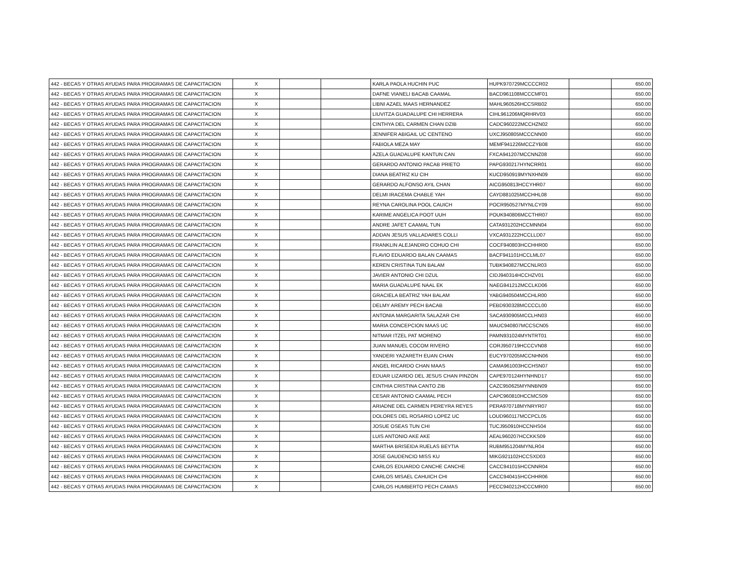| 442 - BECAS Y OTRAS AYUDAS PARA PROGRAMAS DE CAPACITACION | X | | | KARLA PAOLA HUCHIN PUC | HUPK970729MCCCCR02 | | 650.00 |
| 442 - BECAS Y OTRAS AYUDAS PARA PROGRAMAS DE CAPACITACION | X | | | DAFNE VIANELI BACAB CAAMAL | BACD961108MCCCMF01 | | 650.00 |
| 442 - BECAS Y OTRAS AYUDAS PARA PROGRAMAS DE CAPACITACION | X | | | LIBNI AZAEL MAAS HERNANDEZ | MAHL960526HCCSRB02 | | 650.00 |
| 442 - BECAS Y OTRAS AYUDAS PARA PROGRAMAS DE CAPACITACION | X | | | LIUVITZA GUADALUPE CHI HERRERA | CIHL961206MQRHRV03 | | 650.00 |
| 442 - BECAS Y OTRAS AYUDAS PARA PROGRAMAS DE CAPACITACION | X | | | CINTHYA DEL CARMEN CHAN DZIB | CADC960222MCCHZN02 | | 650.00 |
| 442 - BECAS Y OTRAS AYUDAS PARA PROGRAMAS DE CAPACITACION | X | | | JENNIFER ABIGAIL UC CENTENO | UXCJ950805MCCCNN00 | | 650.00 |
| 442 - BECAS Y OTRAS AYUDAS PARA PROGRAMAS DE CAPACITACION | X | | | FABIOLA MEZA MAY | MEMF941226MCCZYB08 | | 650.00 |
| 442 - BECAS Y OTRAS AYUDAS PARA PROGRAMAS DE CAPACITACION | X | | | AZELA GUADALUPE KANTUN CAN | FXCA941207MCCNNZ08 | | 650.00 |
| 442 - BECAS Y OTRAS AYUDAS PARA PROGRAMAS DE CAPACITACION | X | | | GERARDO ANTONIO PACAB PRIETO | PAPG930217HYNCRR01 | | 650.00 |
| 442 - BECAS Y OTRAS AYUDAS PARA PROGRAMAS DE CAPACITACION | X | | | DIANA BEATRIZ KU CIH | KUCD950919MYNXHN09 | | 650.00 |
| 442 - BECAS Y OTRAS AYUDAS PARA PROGRAMAS DE CAPACITACION | X | | | GERARDO ALFONSO AYIL CHAN | AICG950813HCCYHR07 | | 650.00 |
| 442 - BECAS Y OTRAS AYUDAS PARA PROGRAMAS DE CAPACITACION | X | | | DELMI IRACEMA CHABLE YAH | CAYD881025MCCHHL08 | | 650.00 |
| 442 - BECAS Y OTRAS AYUDAS PARA PROGRAMAS DE CAPACITACION | X | | | REYNA CAROLINA POOL CAUICH | POCR950527MYNLCY09 | | 650.00 |
| 442 - BECAS Y OTRAS AYUDAS PARA PROGRAMAS DE CAPACITACION | X | | | KARIME ANGELICA POOT UUH | POUK940806MCCTHR07 | | 650.00 |
| 442 - BECAS Y OTRAS AYUDAS PARA PROGRAMAS DE CAPACITACION | X | | | ANDRE JAFET CAAMAL TUN | CATA931202HCCMNN04 | | 650.00 |
| 442 - BECAS Y OTRAS AYUDAS PARA PROGRAMAS DE CAPACITACION | X | | | ADDAN JESUS VALLADARES COLLI | VXCA931222HCCLLD07 | | 650.00 |
| 442 - BECAS Y OTRAS AYUDAS PARA PROGRAMAS DE CAPACITACION | X | | | FRANKLIN ALEJANDRO COHUO CHI | COCF940803HCCHHR00 | | 650.00 |
| 442 - BECAS Y OTRAS AYUDAS PARA PROGRAMAS DE CAPACITACION | X | | | FLAVIO EDUARDO BALAN CAAMAS | BACF941101HCCLML07 | | 650.00 |
| 442 - BECAS Y OTRAS AYUDAS PARA PROGRAMAS DE CAPACITACION | X | | | KEREN CRISTINA TUN BALAM | TUBK940827MCCNLR03 | | 650.00 |
| 442 - BECAS Y OTRAS AYUDAS PARA PROGRAMAS DE CAPACITACION | X | | | JAVIER ANTONIO CHI DZUL | CIDJ940314HCCHZV01 | | 650.00 |
| 442 - BECAS Y OTRAS AYUDAS PARA PROGRAMAS DE CAPACITACION | X | | | MARIA GUADALUPE NAAL EK | NAEG941212MCCLKD06 | | 650.00 |
| 442 - BECAS Y OTRAS AYUDAS PARA PROGRAMAS DE CAPACITACION | X | | | GRACIELA BEATRIZ YAH BALAM | YABG940504MCCHLR00 | | 650.00 |
| 442 - BECAS Y OTRAS AYUDAS PARA PROGRAMAS DE CAPACITACION | X | | | DELMY AREMY PECH BACAB | PEBD930328MCCCCL00 | | 650.00 |
| 442 - BECAS Y OTRAS AYUDAS PARA PROGRAMAS DE CAPACITACION | X | | | ANTONIA MARGARITA SALAZAR CHI | SACA930905MCCLHN03 | | 650.00 |
| 442 - BECAS Y OTRAS AYUDAS PARA PROGRAMAS DE CAPACITACION | X | | | MARIA CONCEPCION MAAS UC | MAUC940807MCCSCN05 | | 650.00 |
| 442 - BECAS Y OTRAS AYUDAS PARA PROGRAMAS DE CAPACITACION | X | | | NITMAR ITZEL PAT MORENO | PAMN931024MYNTRT01 | | 650.00 |
| 442 - BECAS Y OTRAS AYUDAS PARA PROGRAMAS DE CAPACITACION | X | | | JUAN MANUEL COCOM RIVERO | CORJ950719HCCCVN08 | | 650.00 |
| 442 - BECAS Y OTRAS AYUDAS PARA PROGRAMAS DE CAPACITACION | X | | | YANDERI YAZARETH EUAN CHAN | EUCY970205MCCNHN06 | | 650.00 |
| 442 - BECAS Y OTRAS AYUDAS PARA PROGRAMAS DE CAPACITACION | X | | | ANGEL RICARDO CHAN MAAS | CAMA961003HCCHSN07 | | 650.00 |
| 442 - BECAS Y OTRAS AYUDAS PARA PROGRAMAS DE CAPACITACION | X | | | EDUAR LIZARDO DEL JESUS CHAN PINZON | CAPE970124HYNHND17 | | 650.00 |
| 442 - BECAS Y OTRAS AYUDAS PARA PROGRAMAS DE CAPACITACION | X | | | CINTHIA CRISTINA CANTO ZIB | CAZC950625MYNNBN09 | | 650.00 |
| 442 - BECAS Y OTRAS AYUDAS PARA PROGRAMAS DE CAPACITACION | X | | | CESAR ANTONIO CAAMAL PECH | CAPC960810HCCMCS09 | | 650.00 |
| 442 - BECAS Y OTRAS AYUDAS PARA PROGRAMAS DE CAPACITACION | X | | | ARIADNE DEL CARMEN PEREYRA REYES | PERA970718MYNRYR07 | | 650.00 |
| 442 - BECAS Y OTRAS AYUDAS PARA PROGRAMAS DE CAPACITACION | X | | | DOLORES DEL ROSARIO LOPEZ UC | LOUD960117MCCPCL05 | | 650.00 |
| 442 - BECAS Y OTRAS AYUDAS PARA PROGRAMAS DE CAPACITACION | X | | | JOSUE OSEAS TUN CHI | TUCJ950910HCCNHS04 | | 650.00 |
| 442 - BECAS Y OTRAS AYUDAS PARA PROGRAMAS DE CAPACITACION | X | | | LUIS ANTONIO AKE AKE | AEAL960207HCCKKS09 | | 650.00 |
| 442 - BECAS Y OTRAS AYUDAS PARA PROGRAMAS DE CAPACITACION | X | | | MARTHA BRISEIDA RUELAS BEYTIA | RUBM951204MYNLR04 | | 650.00 |
| 442 - BECAS Y OTRAS AYUDAS PARA PROGRAMAS DE CAPACITACION | X | | | JOSE GAUDENCIO MISS KU | MIKG921102HCCSXD03 | | 650.00 |
| 442 - BECAS Y OTRAS AYUDAS PARA PROGRAMAS DE CAPACITACION | X | | | CARLOS EDUARDO CANCHE CANCHE | CACC941015HCCNNR04 | | 650.00 |
| 442 - BECAS Y OTRAS AYUDAS PARA PROGRAMAS DE CAPACITACION | X | | | CARLOS MISAEL CAHUICH CHI | CACC940415HCCHHR06 | | 650.00 |
| 442 - BECAS Y OTRAS AYUDAS PARA PROGRAMAS DE CAPACITACION | X | | | CARLOS HUMBERTO PECH CAMAS | PECC940212HCCCMR00 | | 650.00 |